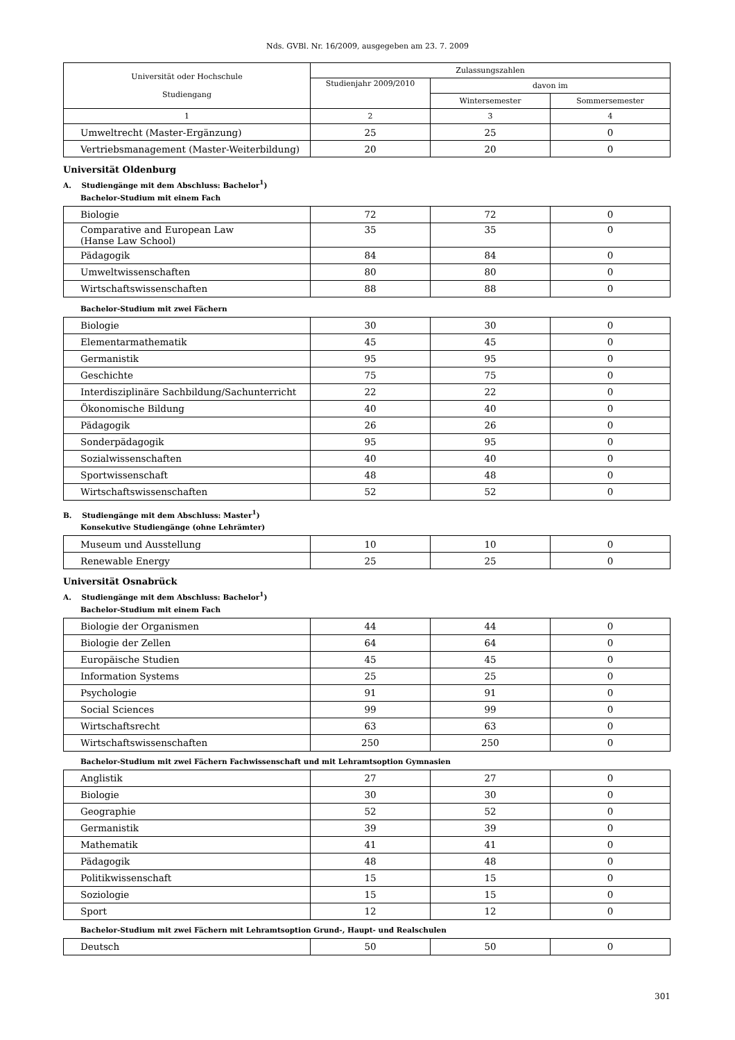Nds. GVBl. Nr. 16/2009, ausgegeben am 23. 7. 2009
| Universität oder Hochschule Studiengang | Zulassungszahlen | | |
| --- | --- | --- | --- |
| | Studienjahr 2009/2010 | davon im | |
| | | Wintersemester | Sommersemester |
| 1 | 2 | 3 | 4 |
| Umweltrecht (Master-Ergänzung) | 25 | 25 | 0 |
| Vertriebsmanagement (Master-Weiterbildung) | 20 | 20 | 0 |
Universität Oldenburg
A. Studiengänge mit dem Abschluss: Bachelor<sup>1</sup>)
Bachelor-Studium mit einem Fach
| Biologie | 72 | 72 | 0 |
| Comparative and European Law (Hanse Law School) | 35 | 35 | 0 |
| Pädagogik | 84 | 84 | 0 |
| Umweltwissenschaften | 80 | 80 | 0 |
| Wirtschaftswissenschaften | 88 | 88 | 0 |
Bachelor-Studium mit zwei Fächern
| Biologie | 30 | 30 | 0 |
| Elementarmathematik | 45 | 45 | 0 |
| Germanistik | 95 | 95 | 0 |
| Geschichte | 75 | 75 | 0 |
| Interdisziplinäre Sachbildung/Sachunterricht | 22 | 22 | 0 |
| Ökonomische Bildung | 40 | 40 | 0 |
| Pädagogik | 26 | 26 | 0 |
| Sonderpädagogik | 95 | 95 | 0 |
| Sozialwissenschaften | 40 | 40 | 0 |
| Sportwissenschaft | 48 | 48 | 0 |
| Wirtschaftswissenschaften | 52 | 52 | 0 |
B. Studiengänge mit dem Abschluss: Master<sup>1</sup>)
Konsekutive Studiengänge (ohne Lehrämter)
| Museum und Ausstellung | 10 | 10 | 0 |
| Renewable Energy | 25 | 25 | 0 |
Universität Osnabrück
A. Studiengänge mit dem Abschluss: Bachelor<sup>1</sup>)
Bachelor-Studium mit einem Fach
| Biologie der Organismen | 44 | 44 | 0 |
| Biologie der Zellen | 64 | 64 | 0 |
| Europäische Studien | 45 | 45 | 0 |
| Information Systems | 25 | 25 | 0 |
| Psychologie | 91 | 91 | 0 |
| Social Sciences | 99 | 99 | 0 |
| Wirtschaftsrecht | 63 | 63 | 0 |
| Wirtschaftswissenschaften | 250 | 250 | 0 |
Bachelor-Studium mit zwei Fächern Fachwissenschaft und mit Lehramtsoption Gymnasien
| Anglistik | 27 | 27 | 0 |
| Biologie | 30 | 30 | 0 |
| Geographie | 52 | 52 | 0 |
| Germanistik | 39 | 39 | 0 |
| Mathematik | 41 | 41 | 0 |
| Pädagogik | 48 | 48 | 0 |
| Politikwissenschaft | 15 | 15 | 0 |
| Soziologie | 15 | 15 | 0 |
| Sport | 12 | 12 | 0 |
Bachelor-Studium mit zwei Fächern mit Lehramtsoption Grund-, Haupt- und Realschulen
| Deutsch | 50 | 50 | 0 |
301